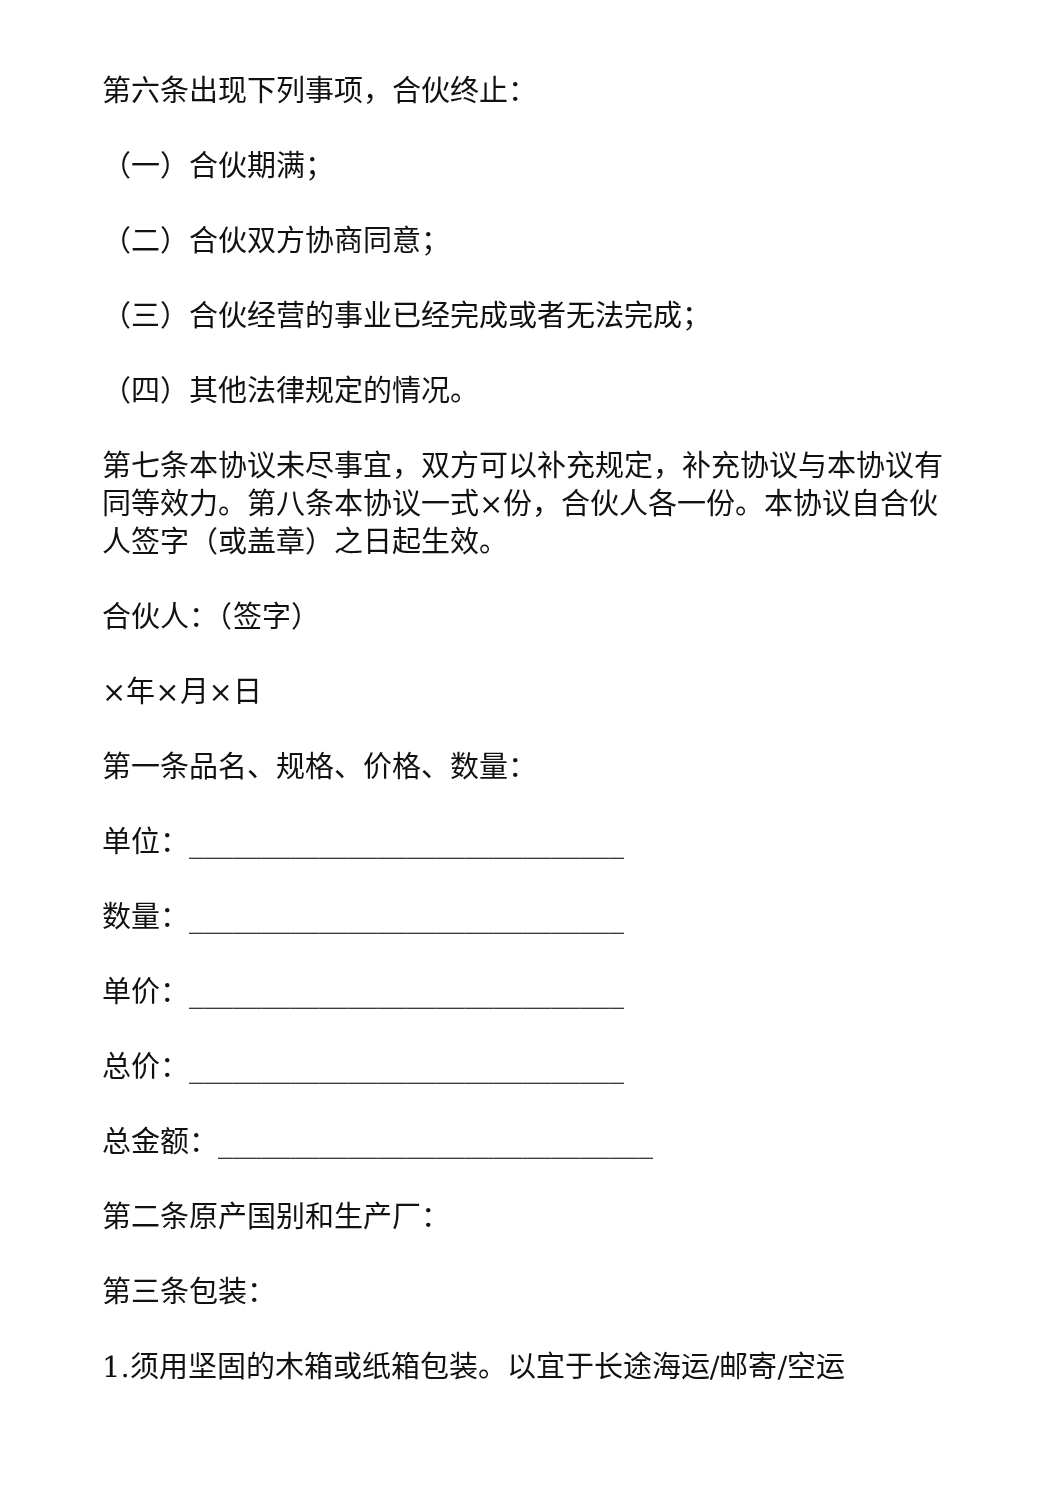第六条出现下列事项，合伙终止：
（一）合伙期满；
（二）合伙双方协商同意；
（三）合伙经营的事业已经完成或者无法完成；
（四）其他法律规定的情况。
第七条本协议未尽事宜，双方可以补充规定，补充协议与本协议有同等效力。第八条本协议一式×份，合伙人各一份。本协议自合伙人签字（或盖章）之日起生效。
合伙人：（签字）
×年×月×日
第一条品名、规格、价格、数量：
单位：______________________________
数量：______________________________
单价：______________________________
总价：______________________________
总金额：______________________________
第二条原产国别和生产厂：
第三条包装：
1.须用坚固的木箱或纸箱包装。以宜于长途海运/邮寄/空运